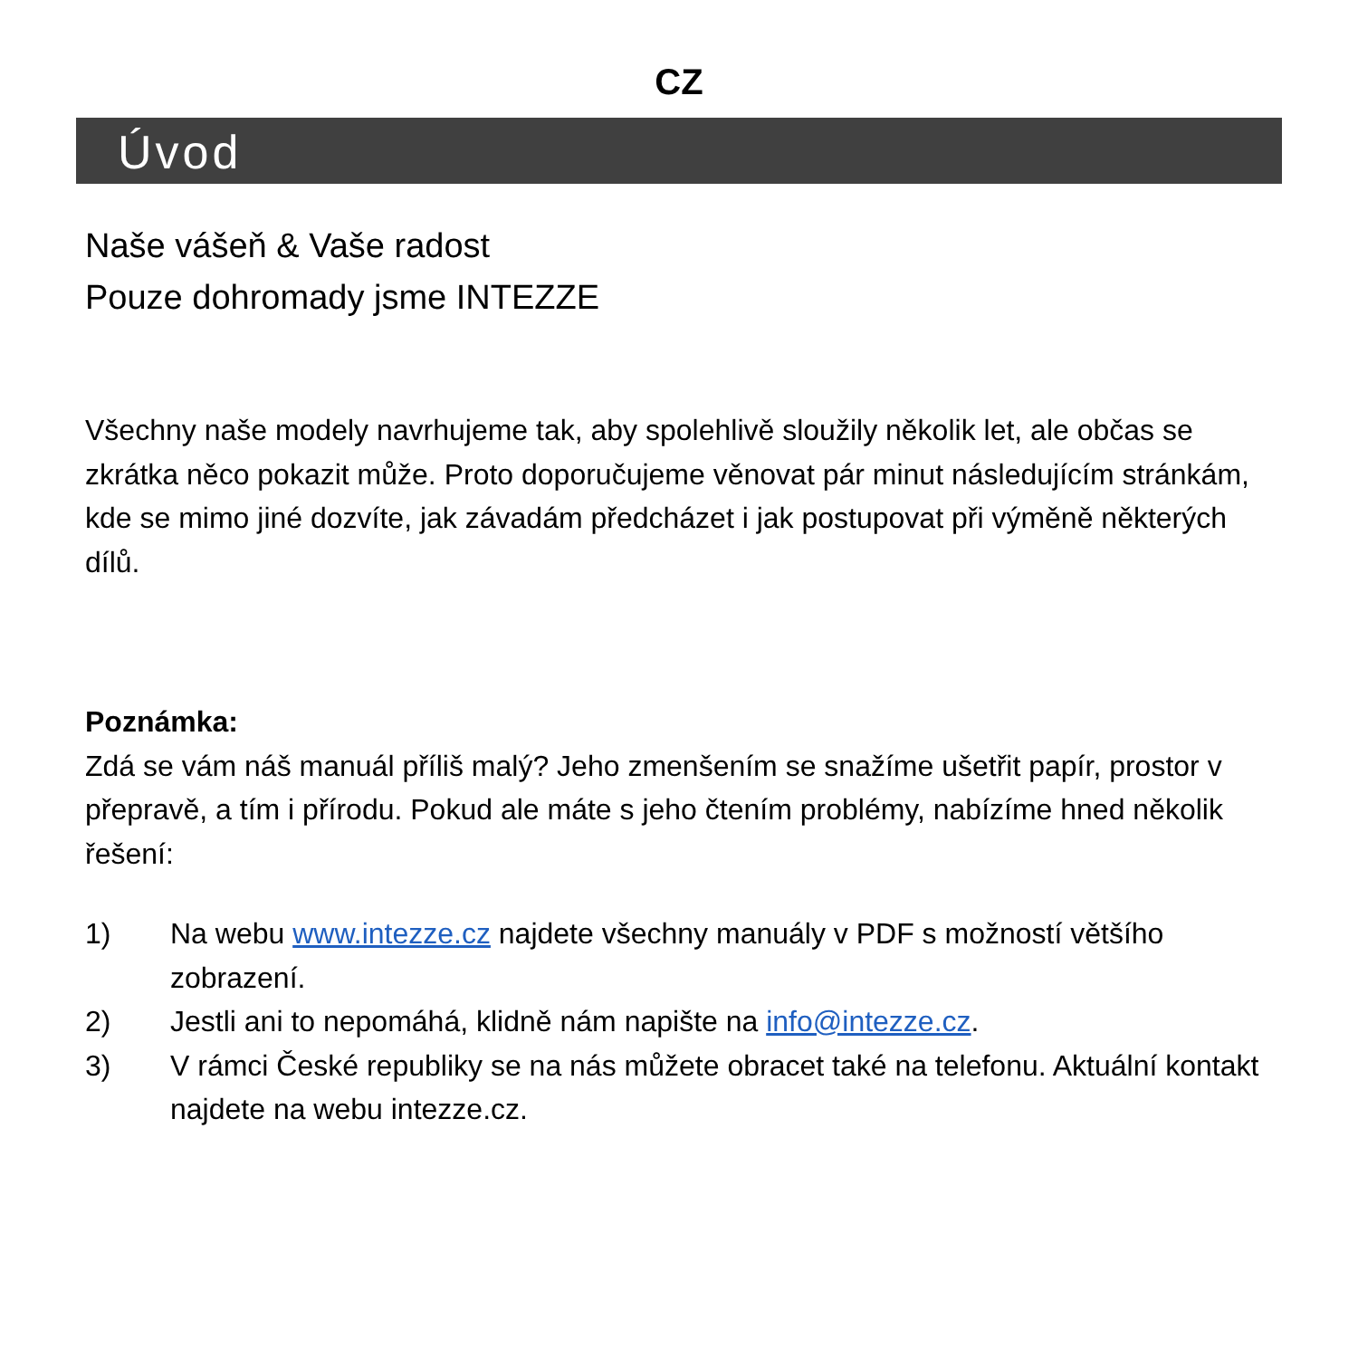CZ
Úvod
Naše vášeň & Vaše radost
Pouze dohromady jsme INTEZZE
Všechny naše modely navrhujeme tak, aby spolehlivě sloužily několik let, ale občas se zkrátka něco pokazit může. Proto doporučujeme věnovat pár minut následujícím stránkám, kde se mimo jiné dozvíte, jak závadám předcházet i jak postupovat při výměně některých dílů.
Poznámka:
Zdá se vám náš manuál příliš malý? Jeho zmenšením se snažíme ušetřit papír, prostor v přepravě, a tím i přírodu. Pokud ale máte s jeho čtením problémy, nabízíme hned několik řešení:
1) Na webu www.intezze.cz najdete všechny manuály v PDF s možností většího zobrazení.
2) Jestli ani to nepomáhá, klidně nám napište na info@intezze.cz.
3) V rámci České republiky se na nás můžete obracet také na telefonu. Aktuální kontakt najdete na webu intezze.cz.